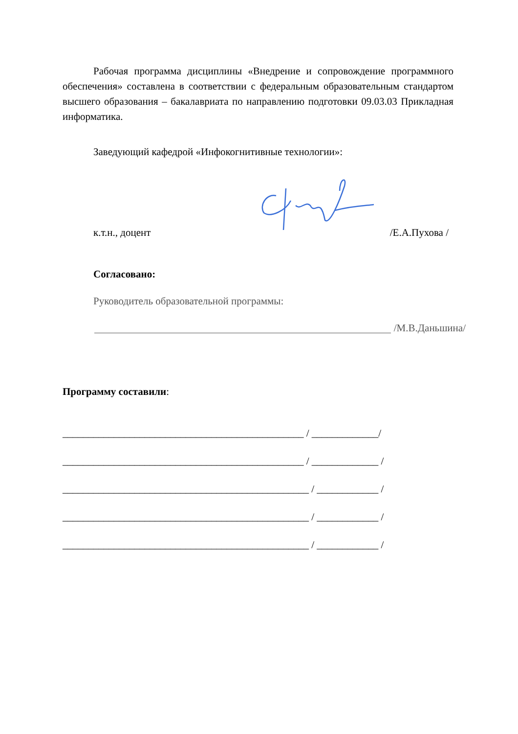Рабочая программа дисциплины «Внедрение и сопровождение программного обеспечения» составлена в соответствии с федеральным образовательным стандартом высшего образования – бакалавриата по направлению подготовки 09.03.03 Прикладная информатика.
Заведующий кафедрой «Инфокогнитивные технологии»:
к.т.н., доцент /Е.А.Пухова /
Согласовано:
Руководитель образовательной программы:
/М.В.Даньшина/
Программу составили:
_______________________________________________ / _____________/
_______________________________________________ / _____________ /
________________________________________________ / ____________ /
________________________________________________ / ____________ /
________________________________________________ / ____________ /